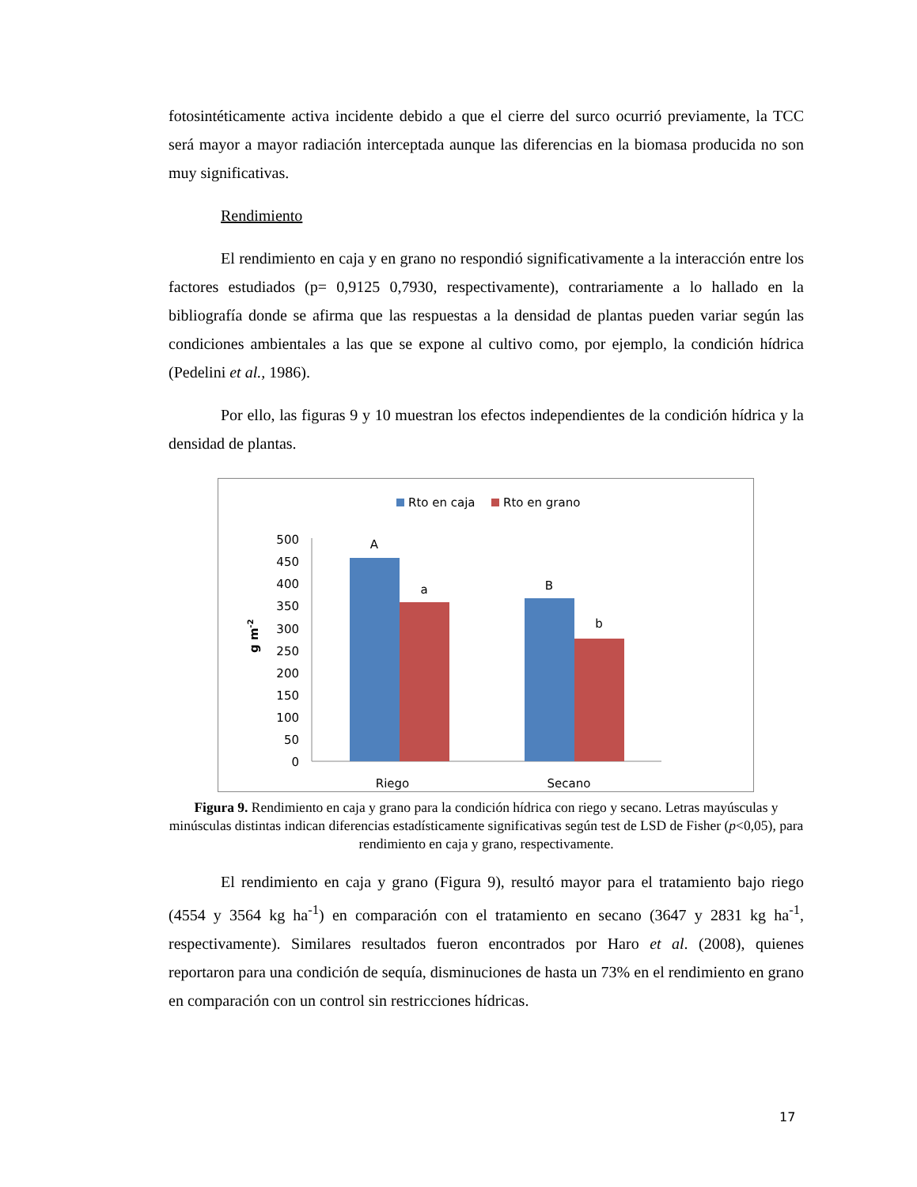fotosintéticamente activa incidente debido a que el cierre del surco ocurrió previamente, la TCC será mayor a mayor radiación interceptada aunque las diferencias en la biomasa producida no son muy significativas.
Rendimiento
El rendimiento en caja y en grano no respondió significativamente a la interacción entre los factores estudiados (p= 0,9125 0,7930, respectivamente), contrariamente a lo hallado en la bibliografía donde se afirma que las respuestas a la densidad de plantas pueden variar según las condiciones ambientales a las que se expone al cultivo como, por ejemplo, la condición hídrica (Pedelini et al., 1986).
Por ello, las figuras 9 y 10 muestran los efectos independientes de la condición hídrica y la densidad de plantas.
Rto en caja
Rto en grano
500
450
400
350
300
250
200
150
100
50
0
g m-2
A
a
B
b
Riego
Secano
Figura 9. Rendimiento en caja y grano para la condición hídrica con riego y secano. Letras mayúsculas y minúsculas distintas indican diferencias estadísticamente significativas según test de LSD de Fisher (p<0,05), para rendimiento en caja y grano, respectivamente.
El rendimiento en caja y grano (Figura 9), resultó mayor para el tratamiento bajo riego (4554 y 3564 kg ha<sup>-1</sup>) en comparación con el tratamiento en secano (3647 y 2831 kg ha<sup>-1</sup>, respectivamente). Similares resultados fueron encontrados por Haro et al. (2008), quienes reportaron para una condición de sequía, disminuciones de hasta un 73% en el rendimiento en grano en comparación con un control sin restricciones hídricas.
17